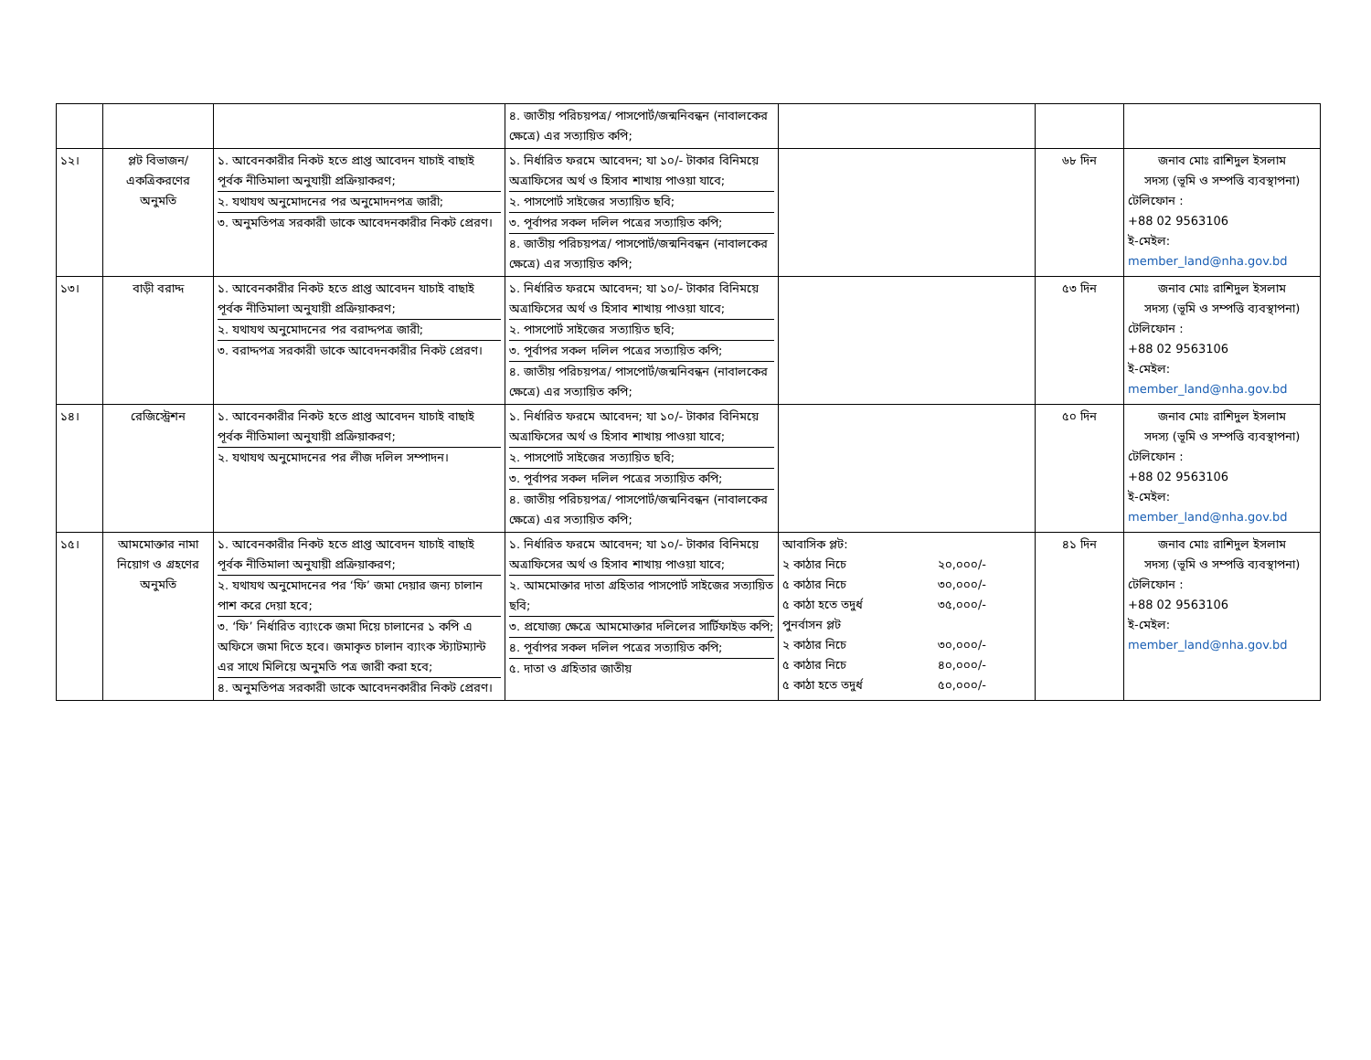| | | | ৪. জাতীয় পরিচয়পত্র/ পাসপোর্ট/জন্মনিবন্ধন (নাবালকের ক্ষেত্রে) এর সত্যায়িত কপি; | | | |
| ১২। | প্লট বিভাজন/একত্রিকরণের অনুমতি | ১. আবেনকারীর নিকট হতে প্রাপ্ত আবেদন যাচাই বাছাই পূর্বক নীতিমালা অনুযায়ী প্রক্রিয়াকরণ; ২. যথাযথ অনুমোদনের পর অনুমোদনপত্র জারী; ৩. অনুমতিপত্র সরকারী ডাকে আবেদনকারীর নিকট প্রেরণ। | ১. নির্ধারিত ফরমে আবেদন; যা ১০/- টাকার বিনিময়ে অত্রাফিসের অর্থ ও হিসাব শাখায় পাওয়া যাবে; ২. পাসপোর্ট সাইজের সত্যায়িত ছবি; ৩. পূর্বাপর সকল দলিল পত্রের সত্যায়িত কপি; ৪. জাতীয় পরিচয়পত্র/ পাসপোর্ট/জন্মনিবন্ধন (নাবালকের ক্ষেত্রে) এর সত্যায়িত কপি; | | ৬৮ দিন | জনাব মোঃ রাশিদুল ইসলাম সদস্য (ভূমি ও সম্পত্তি ব্যবস্থাপনা) টেলিফোন : +88 02 9563106 ই-মেইল: member_land@nha.gov.bd |
| ১৩। | বাড়ী বরাদ্দ | ১. আবেনকারীর নিকট হতে প্রাপ্ত আবেদন যাচাই বাছাই পূর্বক নীতিমালা অনুযায়ী প্রক্রিয়াকরণ; ২. যথাযথ অনুমোদনের পর বরাদ্দপত্র জারী; ৩. বরাদ্দপত্র সরকারী ডাকে আবেদনকারীর নিকট প্রেরণ। | ১. নির্ধারিত ফরমে আবেদন; যা ১০/- টাকার বিনিময়ে অত্রাফিসের অর্থ ও হিসাব শাখায় পাওয়া যাবে; ২. পাসপোর্ট সাইজের সত্যায়িত ছবি; ৩. পূর্বাপর সকল দলিল পত্রের সত্যায়িত কপি; ৪. জাতীয় পরিচয়পত্র/ পাসপোর্ট/জন্মনিবন্ধন (নাবালকের ক্ষেত্রে) এর সত্যায়িত কপি; | | ৫৩ দিন | জনাব মোঃ রাশিদুল ইসলাম সদস্য (ভূমি ও সম্পত্তি ব্যবস্থাপনা) টেলিফোন : +88 02 9563106 ই-মেইল: member_land@nha.gov.bd |
| ১৪। | রেজিস্ট্রেশন | ১. আবেনকারীর নিকট হতে প্রাপ্ত আবেদন যাচাই বাছাই পূর্বক নীতিমালা অনুযায়ী প্রক্রিয়াকরণ; ২. যথাযথ অনুমোদনের পর লীজ দলিল সম্পাদন। | ১. নির্ধারিত ফরমে আবেদন; যা ১০/- টাকার বিনিময়ে অত্রাফিসের অর্থ ও হিসাব শাখায় পাওয়া যাবে; ২. পাসপোর্ট সাইজের সত্যায়িত ছবি; ৩. পূর্বাপর সকল দলিল পত্রের সত্যায়িত কপি; ৪. জাতীয় পরিচয়পত্র/ পাসপোর্ট/জন্মনিবন্ধন (নাবালকের ক্ষেত্রে) এর সত্যায়িত কপি; | | ৫০ দিন | জনাব মোঃ রাশিদুল ইসলাম সদস্য (ভূমি ও সম্পত্তি ব্যবস্থাপনা) টেলিফোন : +88 02 9563106 ই-মেইল: member_land@nha.gov.bd |
| ১৫। | আমমোক্তার নামা নিয়োগ ও গ্রহণের অনুমতি | ১. আবেনকারীর নিকট হতে প্রাপ্ত আবেদন যাচাই বাছাই পূর্বক নীতিমালা অনুযায়ী প্রক্রিয়াকরণ; ২. যথাযথ অনুমোদনের পর ‘ফি’ জমা দেয়ার জন্য চালান পাশ করে দেয়া হবে; ৩. ‘ফি’ নির্ধারিত ব্যাংকে জমা দিয়ে চালানের ১ কপি এ অফিসে জমা দিতে হবে। জমাকৃত চালান ব্যাংক স্ট্যাটম্যান্ট এর সাথে মিলিয়ে অনুমতি পত্র জারী করা হবে; ৪. অনুমতিপত্র সরকারী ডাকে আবেদনকারীর নিকট প্রেরণ। | ১. নির্ধারিত ফরমে আবেদন; যা ১০/- টাকার বিনিময়ে অত্রাফিসের অর্থ ও হিসাব শাখায় পাওয়া যাবে; ২. আমমোক্তার দাতা গ্রহিতার পাসপোর্ট সাইজের সত্যায়িত ছবি; ৩. প্রযোজ্য ক্ষেত্রে আমমোক্তার দলিলের সার্টিফাইড কপি; ৪. পূর্বাপর সকল দলিল পত্রের সত্যায়িত কপি; ৫. দাতা ও গ্রহিতার জাতীয় | / আবাসিক প্লট: / / / ২ কাঠার নিচে / ২০,০০০/- / / ৫ কাঠার নিচে / ৩০,০০০/- / / ৫ কাঠা হতে তদুর্ধ / ৩৫,০০০/- / / পুনর্বাসন প্লট / / / ২ কাঠার নিচে / ৩০,০০০/- / / ৫ কাঠার নিচে / ৪০,০০০/- / / ৫ কাঠা হতে তদুর্ধ / ৫০,০০০/- / | ৪১ দিন | জনাব মোঃ রাশিদুল ইসলাম সদস্য (ভূমি ও সম্পত্তি ব্যবস্থাপনা) টেলিফোন : +88 02 9563106 ই-মেইল: member_land@nha.gov.bd |